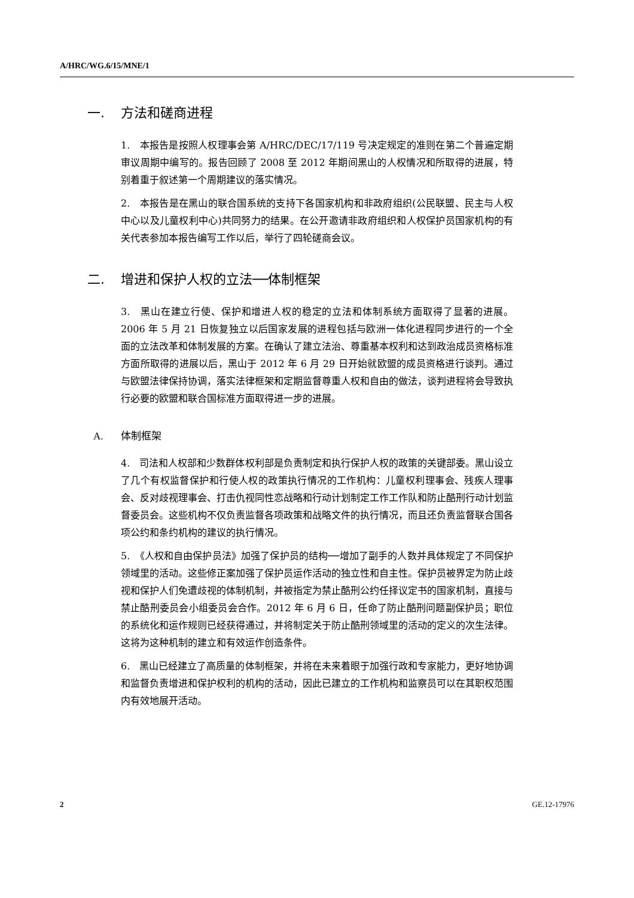A/HRC/WG.6/15/MNE/1
一. 方法和磋商进程
1.　本报告是按照人权理事会第 A/HRC/DEC/17/119 号决定规定的准则在第二个普遍定期审议周期中编写的。报告回顾了 2008 至 2012 年期间黑山的人权情况和所取得的进展，特别着重于叙述第一个周期建议的落实情况。
2.　本报告是在黑山的联合国系统的支持下各国家机构和非政府组织(公民联盟、民主与人权中心以及儿童权利中心)共同努力的结果。在公开邀请非政府组织和人权保护员国家机构的有关代表参加本报告编写工作以后，举行了四轮磋商会议。
二. 增进和保护人权的立法──体制框架
3.　黑山在建立行使、保护和增进人权的稳定的立法和体制系统方面取得了显著的进展。2006 年 5 月 21 日恢复独立以后国家发展的进程包括与欧洲一体化进程同步进行的一个全面的立法改革和体制发展的方案。在确认了建立法治、尊重基本权利和达到政治成员资格标准方面所取得的进展以后，黑山于 2012 年 6 月 29 日开始就欧盟的成员资格进行谈判。通过与欧盟法律保持协调，落实法律框架和定期监督尊重人权和自由的做法，谈判进程将会导致执行必要的欧盟和联合国标准方面取得进一步的进展。
A. 体制框架
4.　司法和人权部和少数群体权利部是负责制定和执行保护人权的政策的关键部委。黑山设立了几个有权监督保护和行使人权的政策执行情况的工作机构：儿童权利理事会、残疾人理事会、反对歧视理事会、打击仇视同性恋战略和行动计划制定工作工作队和防止酷刑行动计划监督委员会。这些机构不仅负责监督各项政策和战略文件的执行情况，而且还负责监督联合国各项公约和条约机构的建议的执行情况。
5.　《人权和自由保护员法》加强了保护员的结构──增加了副手的人数并具体规定了不同保护领域里的活动。这些修正案加强了保护员运作活动的独立性和自主性。保护员被界定为防止歧视和保护人们免遭歧视的体制机制，并被指定为禁止酷刑公约任择议定书的国家机制，直接与禁止酷刑委员会小组委员会合作。2012 年 6 月 6 日，任命了防止酷刑问题副保护员；职位的系统化和运作规则已经获得通过，并将制定关于防止酷刑领域里的活动的定义的次生法律。这将为这种机制的建立和有效运作创造条件。
6.　黑山已经建立了高质量的体制框架，并将在未来着眼于加强行政和专家能力，更好地协调和监督负责增进和保护权利的机构的活动，因此已建立的工作机构和监察员可以在其职权范围内有效地展开活动。
2 GE.12-17976